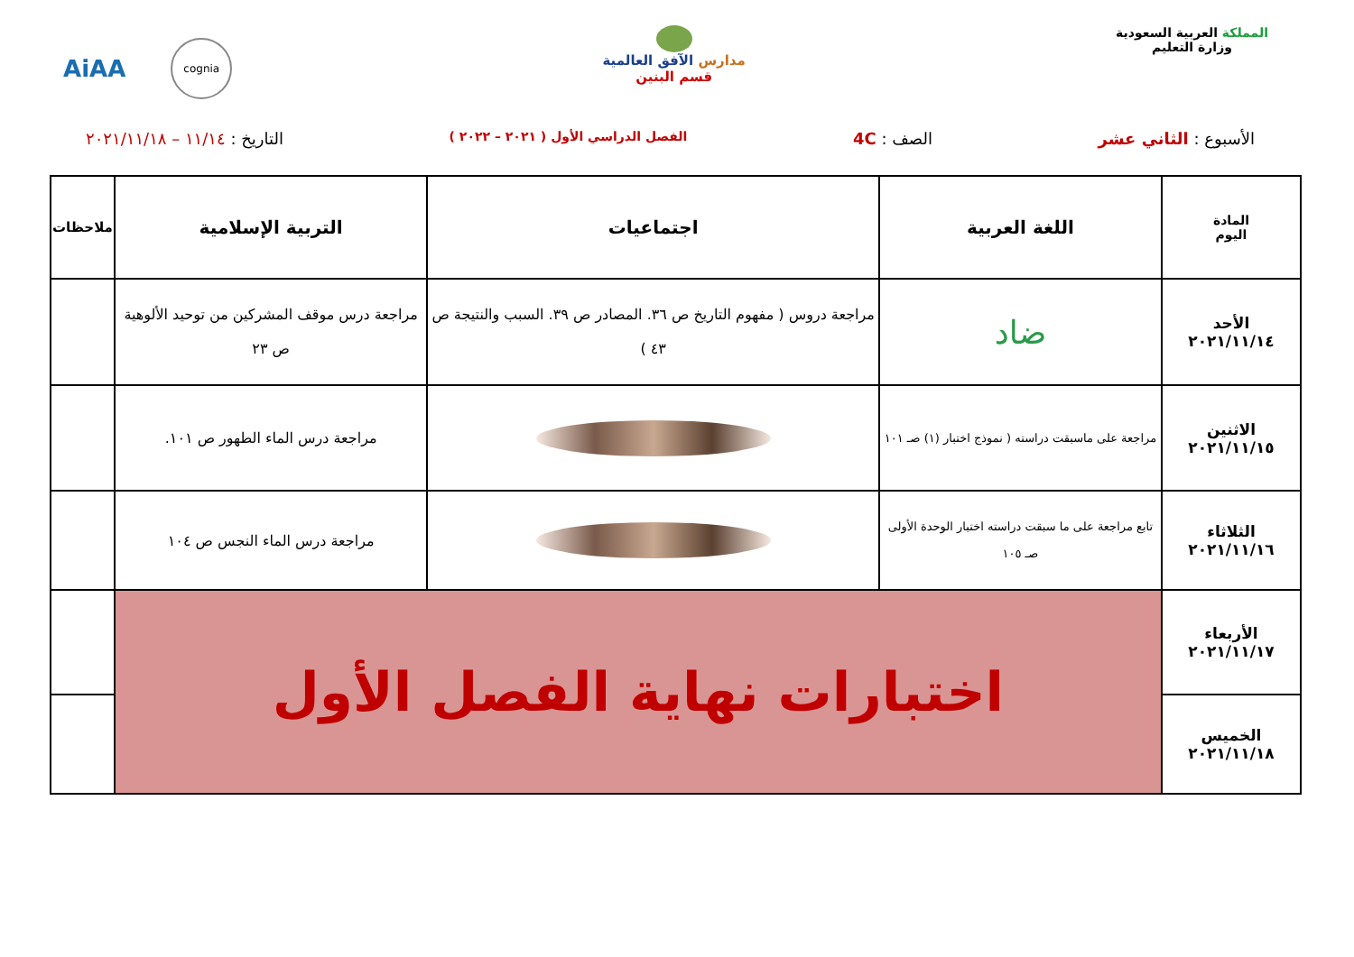المملكة العربية السعودية
وزارة التعليم
مدارس الآفق العالمية
قسم البنين
AiAA
cognia
الأسبوع : الثاني عشر الصف : 4C
الفصل الدراسي الأول ( ٢٠٢١ – ٢٠٢٢ )
التاريخ : ١١/١٤ – ٢٠٢١/١١/١٨
| المادة اليوم | اللغة العربية | اجتماعيات | التربية الإسلامية | ملاحظات |
| --- | --- | --- | --- | --- |
| الأحد ٢٠٢١/١١/١٤ | ضاد | مراجعة دروس ( مفهوم التاريخ ص ٣٦. المصادر ص ٣٩. السبب والنتيجة ص ٤٣ ) | مراجعة درس موقف المشركين من توحيد الألوهية ص ٢٣ | |
| الاثنين ٢٠٢١/١١/١٥ | مراجعة على ماسبقت دراسته ( نموذج اختبار (١) صـ ١٠١ | | مراجعة درس الماء الطهور ص ١٠١. | |
| الثلاثاء ٢٠٢١/١١/١٦ | تابع مراجعة على ما سبقت دراسته اختبار الوحدة الأولى صـ ١٠٥ | | مراجعة درس الماء النجس ص ١٠٤ | |
| الأربعاء ٢٠٢١/١١/١٧ | اختبارات نهاية الفصل الأول | | | |
| الخميس ٢٠٢١/١١/١٨ | | | | |